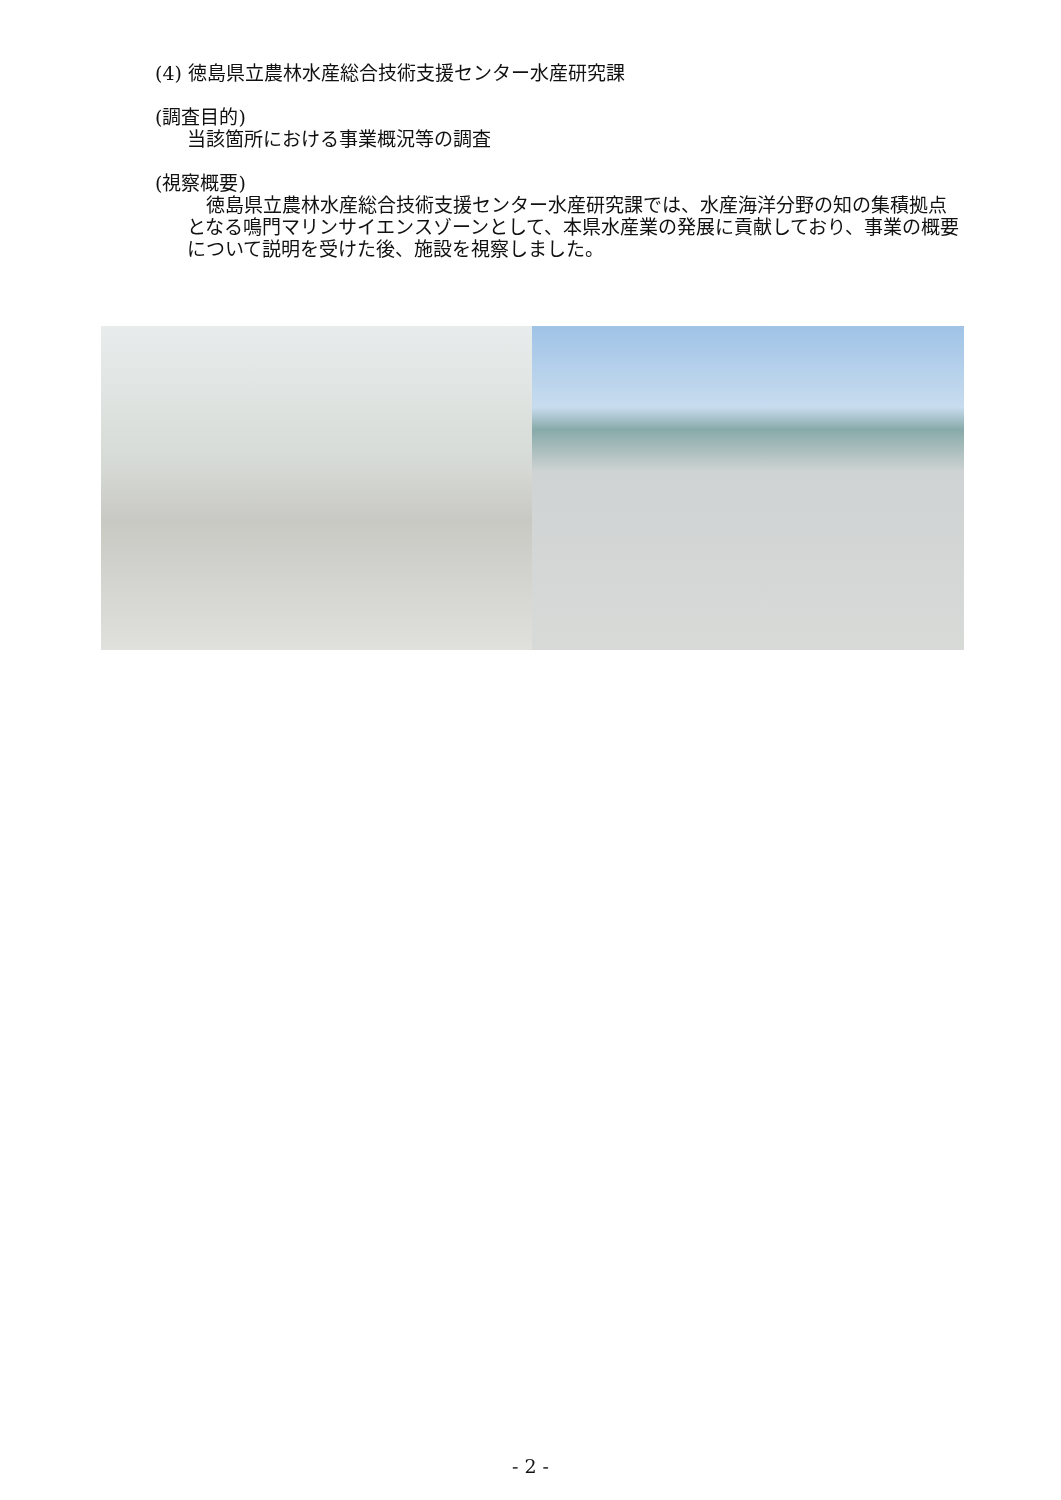(4) 徳島県立農林水産総合技術支援センター水産研究課
(調査目的)
当該箇所における事業概況等の調査
(視察概要)
　徳島県立農林水産総合技術支援センター水産研究課では、水産海洋分野の知の集積拠点となる鳴門マリンサイエンスゾーンとして、本県水産業の発展に貢献しており、事業の概要について説明を受けた後、施設を視察しました。
- 2 -